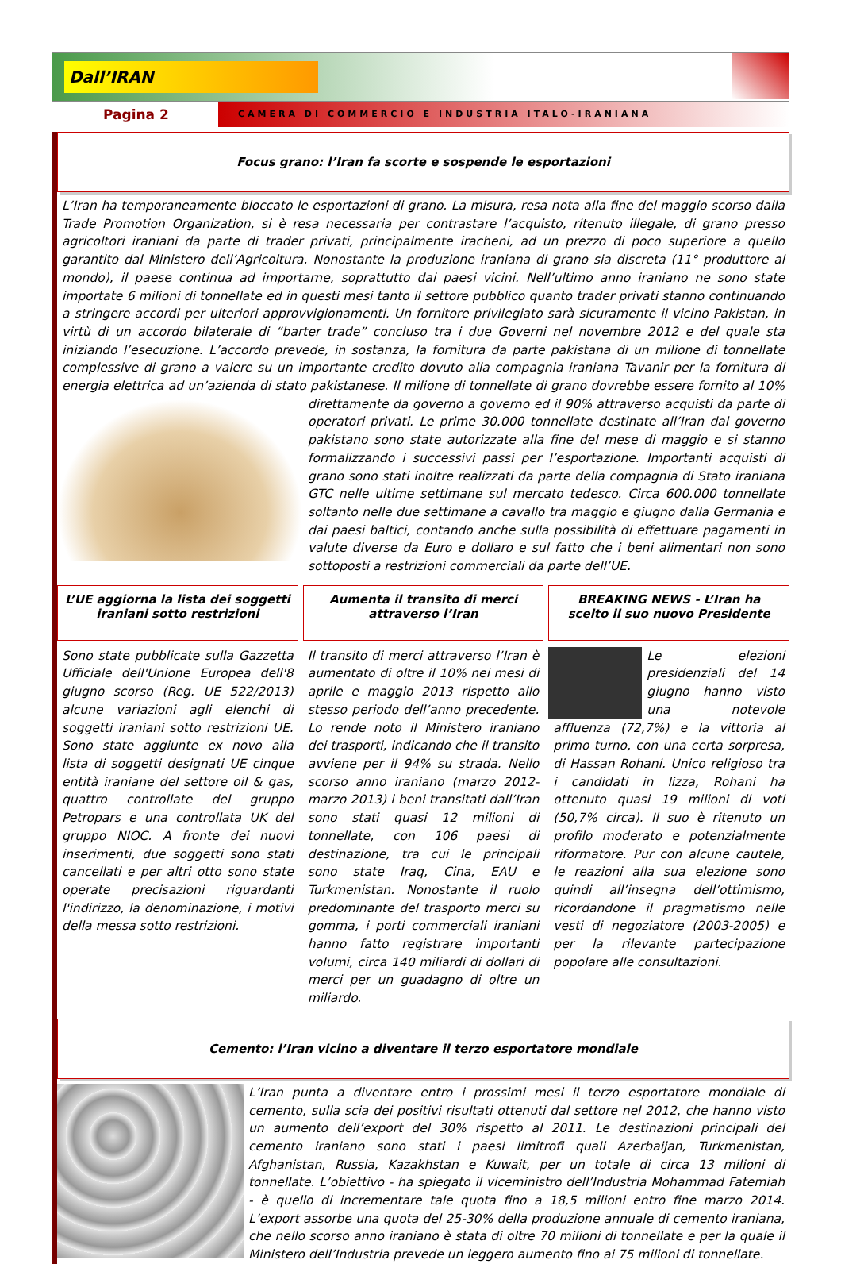Dall’IRAN
Pagina 2
CAMERA DI COMMERCIO E INDUSTRIA ITALO-IRANIANA
Focus grano: l’Iran fa scorte e sospende le esportazioni
L’Iran ha temporaneamente bloccato le esportazioni di grano. La misura, resa nota alla fine del maggio scorso dalla Trade Promotion Organization, si è resa necessaria per contrastare l’acquisto, ritenuto illegale, di grano presso agricoltori iraniani da parte di trader privati, principalmente iracheni, ad un prezzo di poco superiore a quello garantito dal Ministero dell’Agricoltura. Nonostante la produzione iraniana di grano sia discreta (11° produttore al mondo), il paese continua ad importarne, soprattutto dai paesi vicini. Nell’ultimo anno iraniano ne sono state importate 6 milioni di tonnellate ed in questi mesi tanto il settore pubblico quanto trader privati stanno continuando a stringere accordi per ulteriori approvvigionamenti. Un fornitore privilegiato sarà sicuramente il vicino Pakistan, in virtù di un accordo bilaterale di “barter trade” concluso tra i due Governi nel novembre 2012 e del quale sta iniziando l’esecuzione. L’accordo prevede, in sostanza, la fornitura da parte pakistana di un milione di tonnellate complessive di grano a valere su un importante credito dovuto alla compagnia iraniana Tavanir per la fornitura di energia elettrica ad un’azienda di stato pakistanese. Il milione di tonnellate di grano dovrebbe essere fornito al 10% direttamente da governo a governo ed il 90% attraverso acquisti da parte di operatori privati. Le prime 30.000 tonnellate destinate all’Iran dal governo pakistano sono state autorizzate alla fine del mese di maggio e si stanno formalizzando i successivi passi per l’esportazione. Importanti acquisti di grano sono stati inoltre realizzati da parte della compagnia di Stato iraniana GTC nelle ultime settimane sul mercato tedesco. Circa 600.000 tonnellate soltanto nelle due settimane a cavallo tra maggio e giugno dalla Germania e dai paesi baltici, contando anche sulla possibilità di effettuare pagamenti in valute diverse da Euro e dollaro e sul fatto che i beni alimentari non sono sottoposti a restrizioni commerciali da parte dell’UE.
L’UE aggiorna la lista dei soggetti iraniani sotto restrizioni
Sono state pubblicate sulla Gazzetta Ufficiale dell'Unione Europea dell'8 giugno scorso (Reg. UE 522/2013) alcune variazioni agli elenchi di soggetti iraniani sotto restrizioni UE. Sono state aggiunte ex novo alla lista di soggetti designati UE cinque entità iraniane del settore oil & gas, quattro controllate del gruppo Petropars e una controllata UK del gruppo NIOC. A fronte dei nuovi inserimenti, due soggetti sono stati cancellati e per altri otto sono state operate precisazioni riguardanti l'indirizzo, la denominazione, i motivi della messa sotto restrizioni.
Aumenta il transito di merci attraverso l’Iran
Il transito di merci attraverso l’Iran è aumentato di oltre il 10% nei mesi di aprile e maggio 2013 rispetto allo stesso periodo dell’anno precedente. Lo rende noto il Ministero iraniano dei trasporti, indicando che il transito avviene per il 94% su strada. Nello scorso anno iraniano (marzo 2012-marzo 2013) i beni transitati dall’Iran sono stati quasi 12 milioni di tonnellate, con 106 paesi di destinazione, tra cui le principali sono state Iraq, Cina, EAU e Turkmenistan. Nonostante il ruolo predominante del trasporto merci su gomma, i porti commerciali iraniani hanno fatto registrare importanti volumi, circa 140 miliardi di dollari di merci per un guadagno di oltre un miliardo.
BREAKING NEWS - L’Iran ha scelto il suo nuovo Presidente
Le elezioni presidenziali del 14 giugno hanno visto una notevole affluenza (72,7%) e la vittoria al primo turno, con una certa sorpresa, di Hassan Rohani. Unico religioso tra i candidati in lizza, Rohani ha ottenuto quasi 19 milioni di voti (50,7% circa). Il suo è ritenuto un profilo moderato e potenzialmente riformatore. Pur con alcune cautele, le reazioni alla sua elezione sono quindi all’insegna dell’ottimismo, ricordandone il pragmatismo nelle vesti di negoziatore (2003-2005) e per la rilevante partecipazione popolare alle consultazioni.
Cemento: l’Iran vicino a diventare il terzo esportatore mondiale
L’Iran punta a diventare entro i prossimi mesi il terzo esportatore mondiale di cemento, sulla scia dei positivi risultati ottenuti dal settore nel 2012, che hanno visto un aumento dell’export del 30% rispetto al 2011. Le destinazioni principali del cemento iraniano sono stati i paesi limitrofi quali Azerbaijan, Turkmenistan, Afghanistan, Russia, Kazakhstan e Kuwait, per un totale di circa 13 milioni di tonnellate. L’obiettivo - ha spiegato il viceministro dell’Industria Mohammad Fatemiah - è quello di incrementare tale quota fino a 18,5 milioni entro fine marzo 2014. L’export assorbe una quota del 25-30% della produzione annuale di cemento iraniana, che nello scorso anno iraniano è stata di oltre 70 milioni di tonnellate e per la quale il Ministero dell’Industria prevede un leggero aumento fino ai 75 milioni di tonnellate.